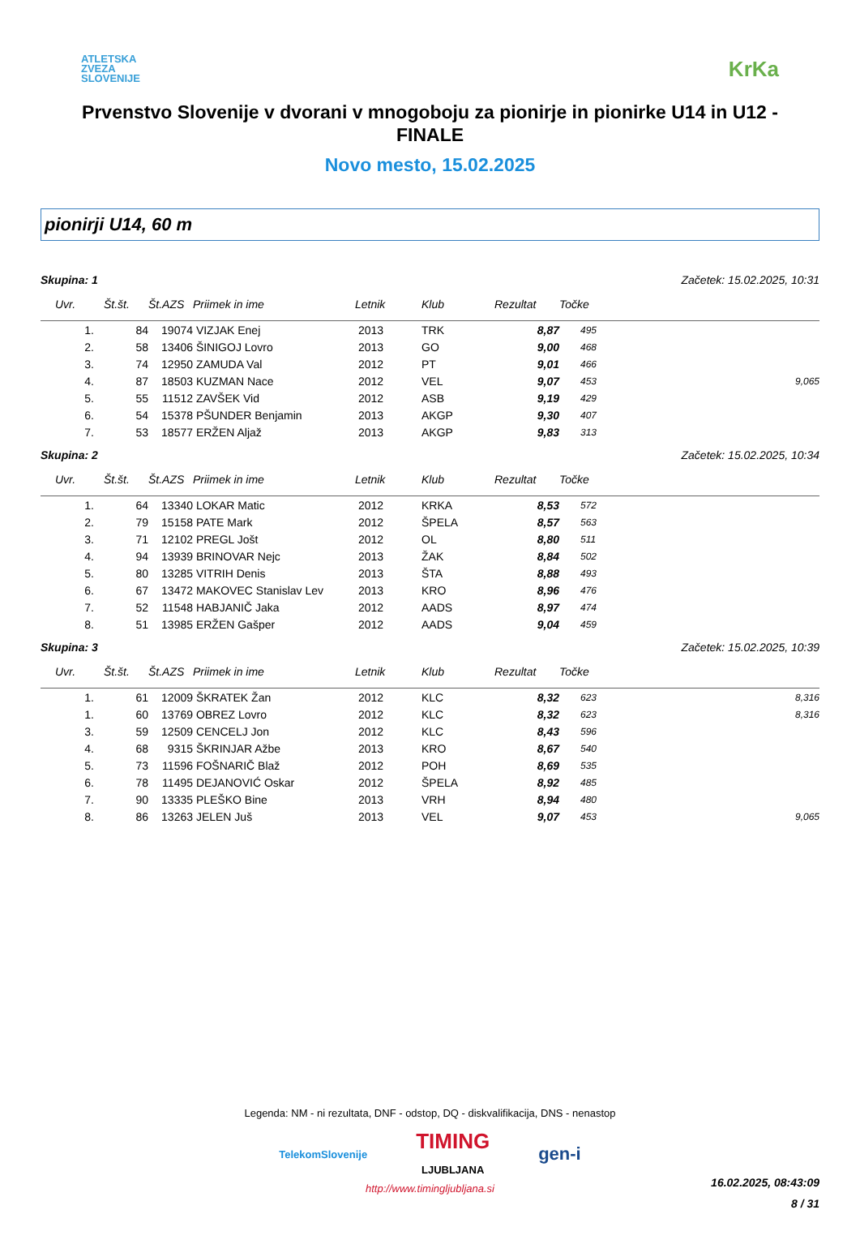ATLETSKA
ZVEZA
SLOVENIJE
KrKa
Prvenstvo Slovenije v dvorani v mnogoboju za pionirje in pionirke U14 in U12 - FINALE
Novo mesto, 15.02.2025
pionirji U14, 60 m
Skupina: 1 Začetek: 15.02.2025, 10:31
| Uvr. | Št.št. | Št.AZS | Priimek in ime | Letnik | Klub | Rezultat | Točke | |
| --- | --- | --- | --- | --- | --- | --- | --- | --- |
| 1. | 84 | 19074 | VIZJAK Enej | 2013 | TRK | 8,87 | 495 | |
| 2. | 58 | 13406 | ŠINIGOJ Lovro | 2013 | GO | 9,00 | 468 | |
| 3. | 74 | 12950 | ZAMUDA Val | 2012 | PT | 9,01 | 466 | |
| 4. | 87 | 18503 | KUZMAN Nace | 2012 | VEL | 9,07 | 453 | 9,065 |
| 5. | 55 | 11512 | ZAVŠEK Vid | 2012 | ASB | 9,19 | 429 | |
| 6. | 54 | 15378 | PŠUNDER Benjamin | 2013 | AKGP | 9,30 | 407 | |
| 7. | 53 | 18577 | ERŽEN Aljaž | 2013 | AKGP | 9,83 | 313 | |
Skupina: 2 Začetek: 15.02.2025, 10:34
| Uvr. | Št.št. | Št.AZS | Priimek in ime | Letnik | Klub | Rezultat | Točke | |
| --- | --- | --- | --- | --- | --- | --- | --- | --- |
| 1. | 64 | 13340 | LOKAR Matic | 2012 | KRKA | 8,53 | 572 | |
| 2. | 79 | 15158 | PATE Mark | 2012 | ŠPELA | 8,57 | 563 | |
| 3. | 71 | 12102 | PREGL Jošt | 2012 | OL | 8,80 | 511 | |
| 4. | 94 | 13939 | BRINOVAR Nejc | 2013 | ŽAK | 8,84 | 502 | |
| 5. | 80 | 13285 | VITRIH Denis | 2013 | ŠTA | 8,88 | 493 | |
| 6. | 67 | 13472 | MAKOVEC Stanislav Lev | 2013 | KRO | 8,96 | 476 | |
| 7. | 52 | 11548 | HABJANIČ Jaka | 2012 | AADS | 8,97 | 474 | |
| 8. | 51 | 13985 | ERŽEN Gašper | 2012 | AADS | 9,04 | 459 | |
Skupina: 3 Začetek: 15.02.2025, 10:39
| Uvr. | Št.št. | Št.AZS | Priimek in ime | Letnik | Klub | Rezultat | Točke | |
| --- | --- | --- | --- | --- | --- | --- | --- | --- |
| 1. | 61 | 12009 | ŠKRATEK Žan | 2012 | KLC | 8,32 | 623 | 8,316 |
| 1. | 60 | 13769 | OBREZ Lovro | 2012 | KLC | 8,32 | 623 | 8,316 |
| 3. | 59 | 12509 | CENCELJ Jon | 2012 | KLC | 8,43 | 596 | |
| 4. | 68 | 9315 | ŠKRINJAR Ažbe | 2013 | KRO | 8,67 | 540 | |
| 5. | 73 | 11596 | FOŠNARIČ Blaž | 2012 | POH | 8,69 | 535 | |
| 6. | 78 | 11495 | DEJANOVIĆ Oskar | 2012 | ŠPELA | 8,92 | 485 | |
| 7. | 90 | 13335 | PLEŠKO Bine | 2013 | VRH | 8,94 | 480 | |
| 8. | 86 | 13263 | JELEN Juš | 2013 | VEL | 9,07 | 453 | 9,065 |
Legenda: NM - ni rezultata, DNF - odstop, DQ - diskvalifikacija, DNS - nenastop
TelekomSlovenije TIMING
LJUBLJANA gen-i
http://www.timingljubljana.si
16.02.2025, 08:43:09
8 / 31